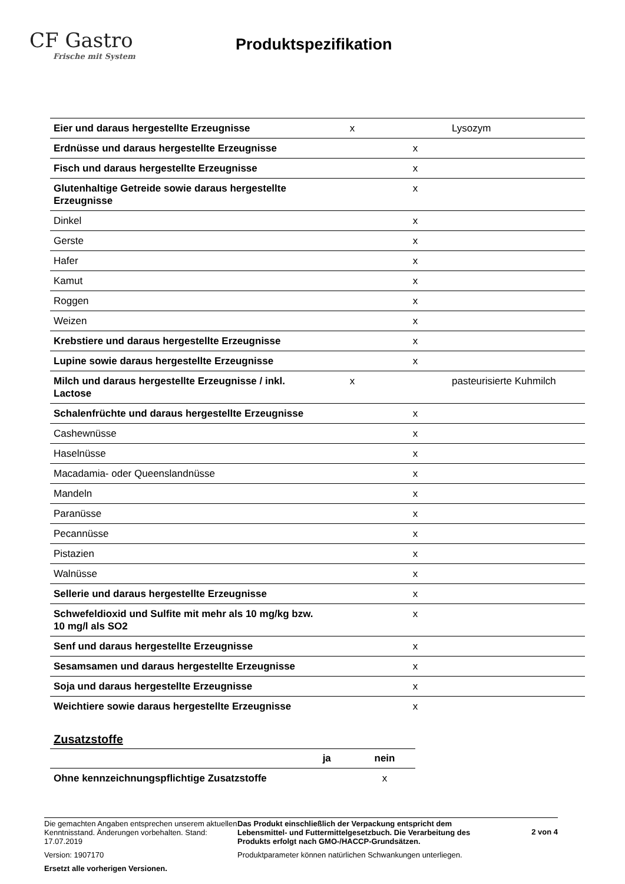CF Gastro
Frische mit System
Produktspezifikation
| Eier und daraus hergestellte Erzeugnisse | x | | Lysozym |
| Erdnüsse und daraus hergestellte Erzeugnisse | | x | |
| Fisch und daraus hergestellte Erzeugnisse | | x | |
| Glutenhaltige Getreide sowie daraus hergestellte Erzeugnisse | | x | |
| Dinkel | | x | |
| Gerste | | x | |
| Hafer | | x | |
| Kamut | | x | |
| Roggen | | x | |
| Weizen | | x | |
| Krebstiere und daraus hergestellte Erzeugnisse | | x | |
| Lupine sowie daraus hergestellte Erzeugnisse | | x | |
| Milch und daraus hergestellte Erzeugnisse / inkl. Lactose | x | | pasteurisierte Kuhmilch |
| Schalenfrüchte und daraus hergestellte Erzeugnisse | | x | |
| Cashewnüsse | | x | |
| Haselnüsse | | x | |
| Macadamia- oder Queenslandnüsse | | x | |
| Mandeln | | x | |
| Paranüsse | | x | |
| Pecannüsse | | x | |
| Pistazien | | x | |
| Walnüsse | | x | |
| Sellerie und daraus hergestellte Erzeugnisse | | x | |
| Schwefeldioxid und Sulfite mit mehr als 10 mg/kg bzw. 10 mg/l als SO2 | | x | |
| Senf und daraus hergestellte Erzeugnisse | | x | |
| Sesamsamen und daraus hergestellte Erzeugnisse | | x | |
| Soja und daraus hergestellte Erzeugnisse | | x | |
| Weichtiere sowie daraus hergestellte Erzeugnisse | | x | |
Zusatzstoffe
| | ja | nein |
| --- | --- | --- |
| Ohne kennzeichnungspflichtige Zusatzstoffe | | x |
Die gemachten Angaben entsprechen unserem aktuellen Kenntnisstand. Änderungen vorbehalten. Stand: 17.07.2019
Version: 1907170
Ersetzt alle vorherigen Versionen.
Das Produkt einschließlich der Verpackung entspricht dem Lebensmittel- und Futtermittelgesetzbuch. Die Verarbeitung des Produkts erfolgt nach GMO-/HACCP-Grundsätzen.
Produktparameter können natürlichen Schwankungen unterliegen.
2 von 4